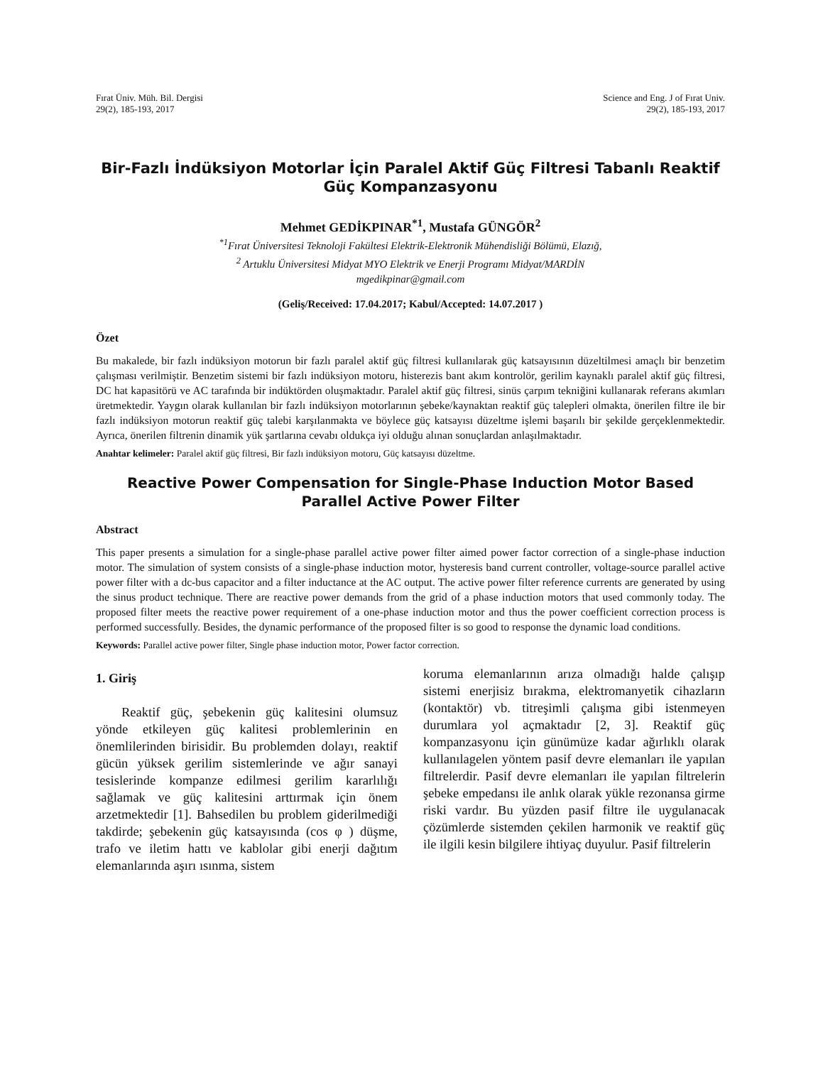Fırat Üniv. Müh. Bil. Dergisi
29(2), 185-193, 2017
Science and Eng. J of Fırat Univ.
29(2), 185-193, 2017
Bir-Fazlı İndüksiyon Motorlar İçin Paralel Aktif Güç Filtresi Tabanlı Reaktif Güç Kompanzasyonu
Mehmet GEDİKPINAR<sup>*1</sup>, Mustafa GÜNGÖR<sup>2</sup>
<sup>*1</sup>Fırat Üniversitesi Teknoloji Fakültesi Elektrik-Elektronik Mühendisliği Bölümü, Elazığ,
<sup>2</sup> Artuklu Üniversitesi Midyat MYO Elektrik ve Enerji Programı Midyat/MARDİN
mgedikpinar@gmail.com
(Geliş/Received: 17.04.2017; Kabul/Accepted: 14.07.2017 )
Özet
Bu makalede, bir fazlı indüksiyon motorun bir fazlı paralel aktif güç filtresi kullanılarak güç katsayısının düzeltilmesi amaçlı bir benzetim çalışması verilmiştir. Benzetim sistemi bir fazlı indüksiyon motoru, histerezis bant akım kontrolör, gerilim kaynaklı paralel aktif güç filtresi, DC hat kapasitörü ve AC tarafında bir indüktörden oluşmaktadır. Paralel aktif güç filtresi, sinüs çarpım tekniğini kullanarak referans akımları üretmektedir. Yaygın olarak kullanılan bir fazlı indüksiyon motorlarının şebeke/kaynaktan reaktif güç talepleri olmakta, önerilen filtre ile bir fazlı indüksiyon motorun reaktif güç talebi karşılanmakta ve böylece güç katsayısı düzeltme işlemi başarılı bir şekilde gerçeklenmektedir. Ayrıca, önerilen filtrenin dinamik yük şartlarına cevabı oldukça iyi olduğu alınan sonuçlardan anlaşılmaktadır.
Anahtar kelimeler: Paralel aktif güç filtresi, Bir fazlı indüksiyon motoru, Güç katsayısı düzeltme.
Reactive Power Compensation for Single-Phase Induction Motor Based Parallel Active Power Filter
Abstract
This paper presents a simulation for a single-phase parallel active power filter aimed power factor correction of a single-phase induction motor. The simulation of system consists of a single-phase induction motor, hysteresis band current controller, voltage-source parallel active power filter with a dc-bus capacitor and a filter inductance at the AC output. The active power filter reference currents are generated by using the sinus product technique. There are reactive power demands from the grid of a phase induction motors that used commonly today. The proposed filter meets the reactive power requirement of a one-phase induction motor and thus the power coefficient correction process is performed successfully. Besides, the dynamic performance of the proposed filter is so good to response the dynamic load conditions.
Keywords: Parallel active power filter, Single phase induction motor, Power factor correction.
1. Giriş
Reaktif güç, şebekenin güç kalitesini olumsuz yönde etkileyen güç kalitesi problemlerinin en önemlilerinden birisidir. Bu problemden dolayı, reaktif gücün yüksek gerilim sistemlerinde ve ağır sanayi tesislerinde kompanze edilmesi gerilim kararlılığı sağlamak ve güç kalitesini arttırmak için önem arzetmektedir [1]. Bahsedilen bu problem giderilmediği takdirde; şebekenin güç katsayısında (cos φ ) düşme, trafo ve iletim hattı ve kablolar gibi enerji dağıtım elemanlarında aşırı ısınma, sistem
koruma elemanlarının arıza olmadığı halde çalışıp sistemi enerjisiz bırakma, elektromanyetik cihazların (kontaktör) vb. titreşimli çalışma gibi istenmeyen durumlara yol açmaktadır [2, 3]. Reaktif güç kompanzasyonu için günümüze kadar ağırlıklı olarak kullanılagelen yöntem pasif devre elemanları ile yapılan filtrelerdir. Pasif devre elemanları ile yapılan filtrelerin şebeke empedansı ile anlık olarak yükle rezonansa girme riski vardır. Bu yüzden pasif filtre ile uygulanacak çözümlerde sistemden çekilen harmonik ve reaktif güç ile ilgili kesin bilgilere ihtiyaç duyulur. Pasif filtrelerin